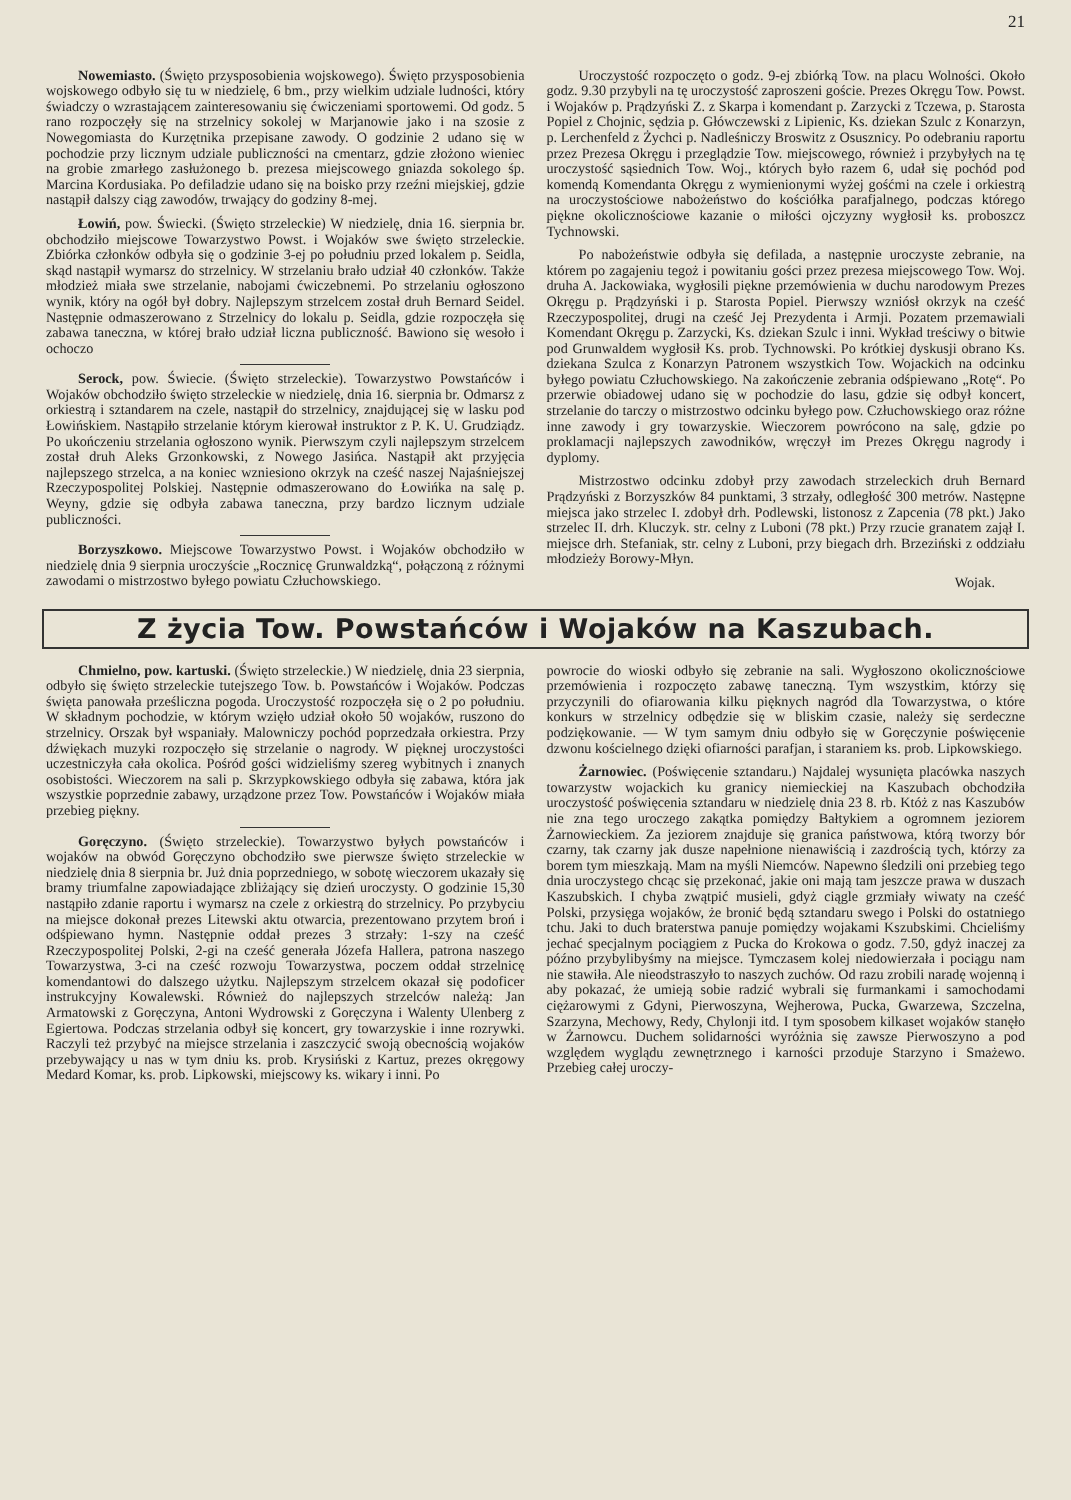21
Nowemiasto. (Święto przysposobienia wojskowego). Święto przysposobienia wojskowego odbyło się tu w niedzielę, 6 bm., przy wielkim udziale ludności, który świadczy o wzrastającem zainteresowaniu się ćwiczeniami sportowemi. Od godz. 5 rano rozpoczęły się na strzelnicy sokolej w Marjanowie jako i na szosie z Nowegomiasta do Kurzętnika przepisane zawody. O godzinie 2 udano się w pochodzie przy licznym udziale publiczności na cmentarz, gdzie złożono wieniec na grobie zmarłego zasłużonego b. prezesa miejscowego gniazda sokolego śp. Marcina Kordusiaka. Po defiladzie udano się na boisko przy rzeźni miejskiej, gdzie nastąpił dalszy ciąg zawodów, trwający do godziny 8-mej.
Łowiń, pow. Świecki. (Święto strzeleckie) W niedzielę, dnia 16. sierpnia br. obchodziło miejscowe Towarzystwo Powst. i Wojaków swe święto strzeleckie. Zbiórka członków odbyła się o godzinie 3-ej po południu przed lokalem p. Seidla, skąd nastąpił wymarsz do strzelnicy. W strzelaniu brało udział 40 członków. Także młodzież miała swe strzelanie, nabojami ćwiczebnemi. Po strzelaniu ogłoszono wynik, który na ogół był dobry. Najlepszym strzelcem został druh Bernard Seidel. Następnie odmaszerowano z Strzelnicy do lokalu p. Seidla, gdzie rozpoczęła się zabawa taneczna, w której brało udział liczna publiczność. Bawiono się wesoło i ochoczo
Serock, pow. Świecie. (Święto strzeleckie). Towarzystwo Powstańców i Wojaków obchodziło święto strzeleckie w niedzielę, dnia 16. sierpnia br. Odmarsz z orkiestrą i sztandarem na czele, nastąpił do strzelnicy, znajdującej się w lasku pod Łowińskiem. Nastąpiło strzelanie którym kierował instruktor z P. K. U. Grudziądz. Po ukończeniu strzelania ogłoszono wynik. Pierwszym czyli najlepszym strzelcem został druh Aleks Grzonkowski, z Nowego Jasińca. Nastąpił akt przyjęcia najlepszego strzelca, a na koniec wzniesiono okrzyk na cześć naszej Najaśniejszej Rzeczypospolitej Polskiej. Następnie odmaszerowano do Łowińka na salę p. Weyny, gdzie się odbyła zabawa taneczna, przy bardzo licznym udziale publiczności.
Borzyszkowo. Miejscowe Towarzystwo Powst. i Wojaków obchodziło w niedzielę dnia 9 sierpnia uroczyście „Rocznicę Grunwaldzką“, połączoną z różnymi zawodami o mistrzostwo byłego powiatu Człuchowskiego.
Uroczystość rozpoczęto o godz. 9-ej zbiórką Tow. na placu Wolności. Około godz. 9.30 przybyli na tę uroczystość zaproszeni goście. Prezes Okręgu Tow. Powst. i Wojaków p. Prądzyński Z. z Skarpa i komendant p. Zarzycki z Tczewa, p. Starosta Popiel z Chojnic, sędzia p. Główczewski z Lipienic, Ks. dziekan Szulc z Konarzyn, p. Lerchenfeld z Żychci p. Nadleśniczy Broswitz z Osusznicy. Po odebraniu raportu przez Prezesa Okręgu i przeglądzie Tow. miejscowego, również i przybyłych na tę uroczystość sąsiednich Tow. Woj., których było razem 6, udał się pochód pod komendą Komendanta Okręgu z wymienionymi wyżej gośćmi na czele i orkiestrą na uroczystościowe nabożeństwo do kościółka parafjalnego, podczas którego piękne okolicznościowe kazanie o miłości ojczyzny wygłosił ks. proboszcz Tychnowski.
Po nabożeństwie odbyła się defilada, a następnie uroczyste zebranie, na którem po zagajeniu tegoż i powitaniu gości przez prezesa miejscowego Tow. Woj. druha A. Jackowiaka, wygłosili piękne przemówienia w duchu narodowym Prezes Okręgu p. Prądzyński i p. Starosta Popiel. Pierwszy wzniósł okrzyk na cześć Rzeczypospolitej, drugi na cześć Jej Prezydenta i Armji. Pozatem przemawiali Komendant Okręgu p. Zarzycki, Ks. dziekan Szulc i inni. Wykład treściwy o bitwie pod Grunwaldem wygłosił Ks. prob. Tychnowski. Po krótkiej dyskusji obrano Ks. dziekana Szulca z Konarzyn Patronem wszystkich Tow. Wojackich na odcinku byłego powiatu Człuchowskiego. Na zakończenie zebrania odśpiewano „Rotę“. Po przerwie obiadowej udano się w pochodzie do lasu, gdzie się odbył koncert, strzelanie do tarczy o mistrzostwo odcinku byłego pow. Człuchowskiego oraz różne inne zawody i gry towarzyskie. Wieczorem powrócono na salę, gdzie po proklamacji najlepszych zawodników, wręczył im Prezes Okręgu nagrody i dyplomy.
Mistrzostwo odcinku zdobył przy zawodach strzeleckich druh Bernard Prądzyński z Borzyszków 84 punktami, 3 strzały, odległość 300 metrów. Następne miejsca jako strzelec I. zdobył drh. Podlewski, listonosz z Zapcenia (78 pkt.) Jako strzelec II. drh. Kluczyk. str. celny z Luboni (78 pkt.) Przy rzucie granatem zajął I. miejsce drh. Stefaniak, str. celny z Luboni, przy biegach drh. Brzeziński z oddziału młodzieży Borowy-Młyn.
Wojak.
Z życia Tow. Powstańców i Wojaków na Kaszubach.
Chmielno, pow. kartuski. (Święto strzeleckie.) W niedzielę, dnia 23 sierpnia, odbyło się święto strzeleckie tutejszego Tow. b. Powstańców i Wojaków. Podczas święta panowała prześliczna pogoda. Uroczystość rozpoczęła się o 2 po południu. W składnym pochodzie, w którym wzięło udział około 50 wojaków, ruszono do strzelnicy. Orszak był wspaniały. Malowniczy pochód poprzedzała orkiestra. Przy dźwiękach muzyki rozpoczęło się strzelanie o nagrody. W pięknej uroczystości uczestniczyła cała okolica. Pośród gości widzieliśmy szereg wybitnych i znanych osobistości. Wieczorem na sali p. Skrzypkowskiego odbyła się zabawa, która jak wszystkie poprzednie zabawy, urządzone przez Tow. Powstańców i Wojaków miała przebieg piękny.
Goręczyno. (Święto strzeleckie). Towarzystwo byłych powstańców i wojaków na obwód Goręczyno obchodziło swe pierwsze święto strzeleckie w niedzielę dnia 8 sierpnia br. Już dnia poprzedniego, w sobotę wieczorem ukazały się bramy triumfalne zapowiadające zbliżający się dzień uroczysty. O godzinie 15,30 nastąpiło zdanie raportu i wymarsz na czele z orkiestrą do strzelnicy. Po przybyciu na miejsce dokonał prezes Litewski aktu otwarcia, prezentowano przytem broń i odśpiewano hymn. Następnie oddał prezes 3 strzały: 1-szy na cześć Rzeczypospolitej Polski, 2-gi na cześć generała Józefa Hallera, patrona naszego Towarzystwa, 3-ci na cześć rozwoju Towarzystwa, poczem oddał strzelnicę komendantowi do dalszego użytku. Najlepszym strzelcem okazał się podoficer instrukcyjny Kowalewski. Również do najlepszych strzelców należą: Jan Armatowski z Goręczyna, Antoni Wydrowski z Goręczyna i Walenty Ulenberg z Egiertowa. Podczas strzelania odbył się koncert, gry towarzyskie i inne rozrywki. Raczyli też przybyć na miejsce strzelania i zaszczycić swoją obecnością wojaków przebywający u nas w tym dniu ks. prob. Krysiński z Kartuz, prezes okręgowy Medard Komar, ks. prob. Lipkowski, miejscowy ks. wikary i inni. Po
powrocie do wioski odbyło się zebranie na sali. Wygłoszono okolicznościowe przemówienia i rozpoczęto zabawę taneczną. Tym wszystkim, którzy się przyczynili do ofiarowania kilku pięknych nagród dla Towarzystwa, o które konkurs w strzelnicy odbędzie się w bliskim czasie, należy się serdeczne podziękowanie. — W tym samym dniu odbyło się w Goręczynie poświęcenie dzwonu kościelnego dzięki ofiarności parafjan, i staraniem ks. prob. Lipkowskiego.
Żarnowiec. (Poświęcenie sztandaru.) Najdalej wysunięta placówka naszych towarzystw wojackich ku granicy niemieckiej na Kaszubach obchodziła uroczystość poświęcenia sztandaru w niedzielę dnia 23 8. rb. Któż z nas Kaszubów nie zna tego uroczego zakątka pomiędzy Bałtykiem a ogromnem jeziorem Żarnowieckiem. Za jeziorem znajduje się granica państwowa, którą tworzy bór czarny, tak czarny jak dusze napełnione nienawiścią i zazdrością tych, którzy za borem tym mieszkają. Mam na myśli Niemców. Napewno śledzili oni przebieg tego dnia uroczystego chcąc się przekonać, jakie oni mają tam jeszcze prawa w duszach Kaszubskich. I chyba zwątpić musieli, gdyż ciągle grzmiały wiwaty na cześć Polski, przysięga wojaków, że bronić będą sztandaru swego i Polski do ostatniego tchu. Jaki to duch braterstwa panuje pomiędzy wojakami Kszubskimi. Chcieliśmy jechać specjalnym pociągiem z Pucka do Krokowa o godz. 7.50, gdyż inaczej za późno przybylibyśmy na miejsce. Tymczasem kolej niedowierzała i pociągu nam nie stawiła. Ale nieodstraszyło to naszych zuchów. Od razu zrobili naradę wojenną i aby pokazać, że umieją sobie radzić wybrali się furmankami i samochodami ciężarowymi z Gdyni, Pierwoszyna, Wejherowa, Pucka, Gwarzewa, Szczelna, Szarzyna, Mechowy, Redy, Chylonji itd. I tym sposobem kilkaset wojaków stanęło w Żarnowcu. Duchem solidarności wyróżnia się zawsze Pierwoszyno a pod względem wyglądu zewnętrznego i karności przoduje Starzyno i Smażewo. Przebieg całej uroczy-